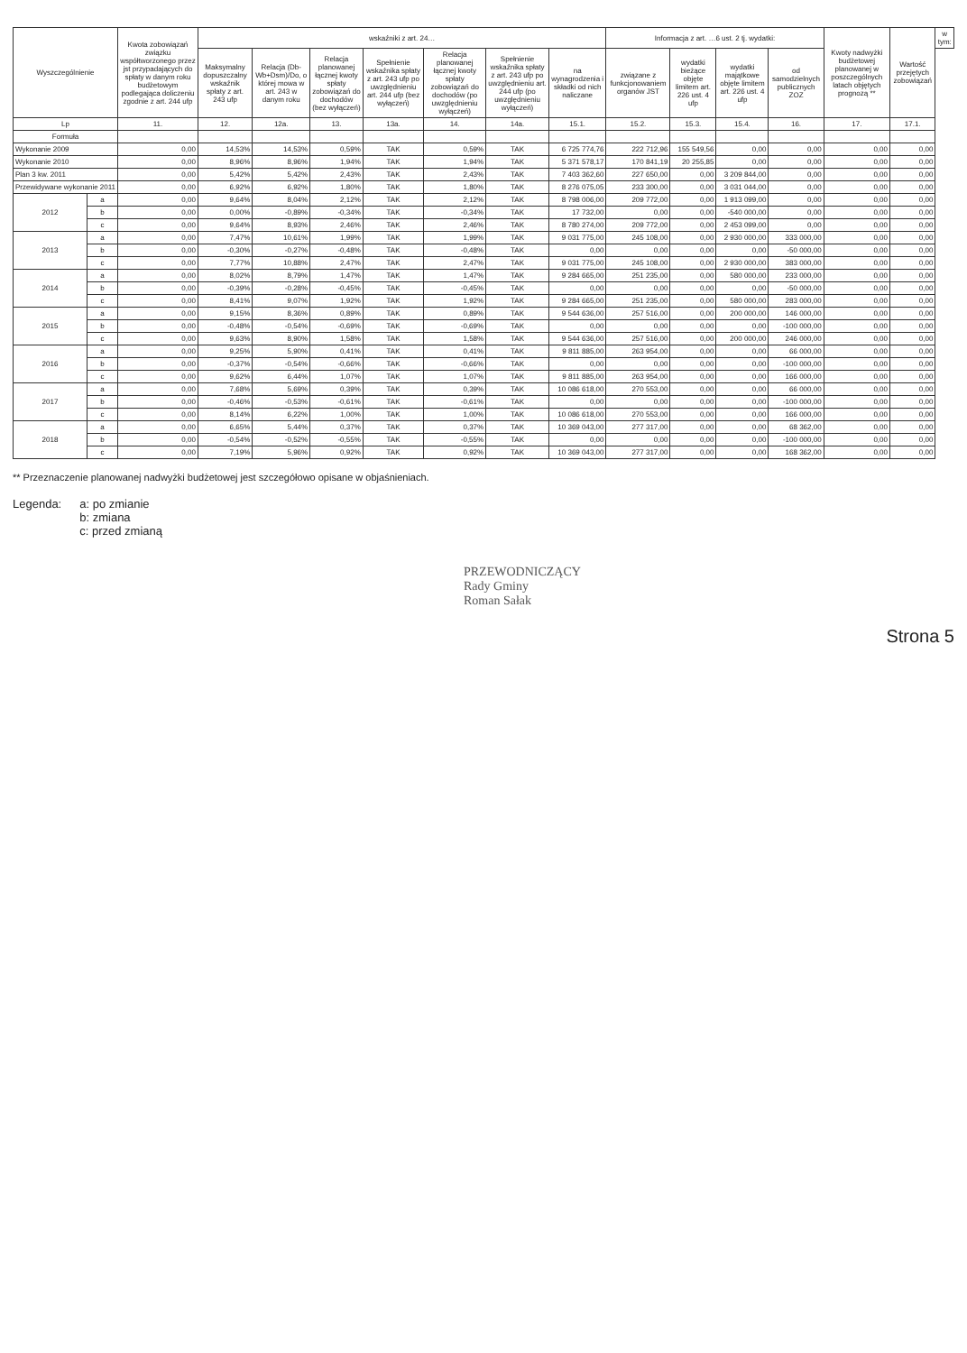| Wyszczególnienie | | Kwota zobowiązań związku współtworzonego przez jst przypadających do spłaty w danym roku budżetowym podlegająca doliczeniu zgodnie z art. 244 ufp | wskaźniki z art. 24… | | | | | | | Informacja z art. …6 ust. 2 tj. wydatki: | | | | Kwoty nadwyżki budżetowej planowanej w poszczególnych latach objętych prognozą ** | Wartość przejętych zobowiązań | w tym: |
| --- | --- | --- | --- | --- | --- | --- | --- | --- | --- | --- | --- | --- | --- | --- | --- | --- |
| | | | Maksymalny dopuszczalny wskaźnik spłaty z art. 243 ufp | Relacja (Db-Wb+Dsm)/Do, o której mowa w art. 243 w danym roku | Relacja planowanej łącznej kwoty spłaty zobowiązań do dochodów (bez wyłączeń) | Spełnienie wskaźnika spłaty z art. 243 ufp po uwzględnieniu art. 244 ufp (bez wyłączeń) | Relacja planowanej łącznej kwoty spłaty zobowiązań do dochodów (po uwzględnieniu wyłączeń) | Spełnienie wskaźnika spłaty z art. 243 ufp po uwzględnieniu art. 244 ufp (po uwzględnieniu wyłączeń) | na wynagrodzenia i składki od nich naliczane | związane z funkcjonowaniem organów JST | wydatki bieżące objęte limitem art. 226 ust. 4 ufp | wydatki majątkowe objęte limitem art. 226 ust. 4 ufp | od samodzielnych publicznych ZOZ | | | |
| Lp | | 11. | 12. | 12a. | 13. | 13a. | 14. | 14a. | 15.1. | 15.2. | 15.3. | 15.4. | 16. | 17. | 17.1. | |
| Formuła | | | | | | | | | | | | | | | | |
| Wykonanie 2009 | | 0,00 | 14,53% | 14,53% | 0,59% | TAK | 0,59% | TAK | 6 725 774,76 | 222 712,96 | 155 549,56 | 0,00 | 0,00 | 0,00 | 0,00 | |
| Wykonanie 2010 | | 0,00 | 8,96% | 8,96% | 1,94% | TAK | 1,94% | TAK | 5 371 578,17 | 170 841,19 | 20 255,85 | 0,00 | 0,00 | 0,00 | 0,00 | |
| Plan 3 kw. 2011 | | 0,00 | 5,42% | 5,42% | 2,43% | TAK | 2,43% | TAK | 7 403 362,60 | 227 650,00 | 0,00 | 3 209 844,00 | 0,00 | 0,00 | 0,00 | |
| Przewidywane wykonanie 2011 | | 0,00 | 6,92% | 6,92% | 1,80% | TAK | 1,80% | TAK | 8 276 075,05 | 233 300,00 | 0,00 | 3 031 044,00 | 0,00 | 0,00 | 0,00 | |
| 2012 | a | 0,00 | 9,64% | 8,04% | 2,12% | TAK | 2,12% | TAK | 8 798 006,00 | 209 772,00 | 0,00 | 1 913 099,00 | 0,00 | 0,00 | 0,00 | |
| | b | 0,00 | 0,00% | -0,89% | -0,34% | TAK | -0,34% | TAK | 17 732,00 | 0,00 | 0,00 | -540 000,00 | 0,00 | 0,00 | 0,00 | |
| | c | 0,00 | 9,64% | 8,93% | 2,46% | TAK | 2,46% | TAK | 8 780 274,00 | 209 772,00 | 0,00 | 2 453 099,00 | 0,00 | 0,00 | 0,00 | |
| 2013 | a | 0,00 | 7,47% | 10,61% | 1,99% | TAK | 1,99% | TAK | 9 031 775,00 | 245 108,00 | 0,00 | 2 930 000,00 | 333 000,00 | 0,00 | 0,00 | |
| | b | 0,00 | -0,30% | -0,27% | -0,48% | TAK | -0,48% | TAK | 0,00 | 0,00 | 0,00 | 0,00 | -50 000,00 | 0,00 | 0,00 | |
| | c | 0,00 | 7,77% | 10,88% | 2,47% | TAK | 2,47% | TAK | 9 031 775,00 | 245 108,00 | 0,00 | 2 930 000,00 | 383 000,00 | 0,00 | 0,00 | |
| 2014 | a | 0,00 | 8,02% | 8,79% | 1,47% | TAK | 1,47% | TAK | 9 284 665,00 | 251 235,00 | 0,00 | 580 000,00 | 233 000,00 | 0,00 | 0,00 | |
| | b | 0,00 | -0,39% | -0,28% | -0,45% | TAK | -0,45% | TAK | 0,00 | 0,00 | 0,00 | 0,00 | -50 000,00 | 0,00 | 0,00 | |
| | c | 0,00 | 8,41% | 9,07% | 1,92% | TAK | 1,92% | TAK | 9 284 665,00 | 251 235,00 | 0,00 | 580 000,00 | 283 000,00 | 0,00 | 0,00 | |
| 2015 | a | 0,00 | 9,15% | 8,36% | 0,89% | TAK | 0,89% | TAK | 9 544 636,00 | 257 516,00 | 0,00 | 200 000,00 | 146 000,00 | 0,00 | 0,00 | |
| | b | 0,00 | -0,48% | -0,54% | -0,69% | TAK | -0,69% | TAK | 0,00 | 0,00 | 0,00 | 0,00 | -100 000,00 | 0,00 | 0,00 | |
| | c | 0,00 | 9,63% | 8,90% | 1,58% | TAK | 1,58% | TAK | 9 544 636,00 | 257 516,00 | 0,00 | 200 000,00 | 246 000,00 | 0,00 | 0,00 | |
| 2016 | a | 0,00 | 9,25% | 5,90% | 0,41% | TAK | 0,41% | TAK | 9 811 885,00 | 263 954,00 | 0,00 | 0,00 | 66 000,00 | 0,00 | 0,00 | |
| | b | 0,00 | -0,37% | -0,54% | -0,66% | TAK | -0,66% | TAK | 0,00 | 0,00 | 0,00 | 0,00 | -100 000,00 | 0,00 | 0,00 | |
| | c | 0,00 | 9,62% | 6,44% | 1,07% | TAK | 1,07% | TAK | 9 811 885,00 | 263 954,00 | 0,00 | 0,00 | 166 000,00 | 0,00 | 0,00 | |
| 2017 | a | 0,00 | 7,68% | 5,69% | 0,39% | TAK | 0,39% | TAK | 10 086 618,00 | 270 553,00 | 0,00 | 0,00 | 66 000,00 | 0,00 | 0,00 | |
| | b | 0,00 | -0,46% | -0,53% | -0,61% | TAK | -0,61% | TAK | 0,00 | 0,00 | 0,00 | 0,00 | -100 000,00 | 0,00 | 0,00 | |
| | c | 0,00 | 8,14% | 6,22% | 1,00% | TAK | 1,00% | TAK | 10 086 618,00 | 270 553,00 | 0,00 | 0,00 | 166 000,00 | 0,00 | 0,00 | |
| 2018 | a | 0,00 | 6,65% | 5,44% | 0,37% | TAK | 0,37% | TAK | 10 369 043,00 | 277 317,00 | 0,00 | 0,00 | 68 362,00 | 0,00 | 0,00 | |
| | b | 0,00 | -0,54% | -0,52% | -0,55% | TAK | -0,55% | TAK | 0,00 | 0,00 | 0,00 | 0,00 | -100 000,00 | 0,00 | 0,00 | |
| | c | 0,00 | 7,19% | 5,96% | 0,92% | TAK | 0,92% | TAK | 10 369 043,00 | 277 317,00 | 0,00 | 0,00 | 168 362,00 | 0,00 | 0,00 | |
** Przeznaczenie planowanej nadwyżki budżetowej jest szczegółowo opisane w objaśnieniach.
Legenda: a: po zmianie
b: zmiana
c: przed zmianą
PRZEWODNICZĄCY
Rady Gminy
Roman Sałak
Strona 5